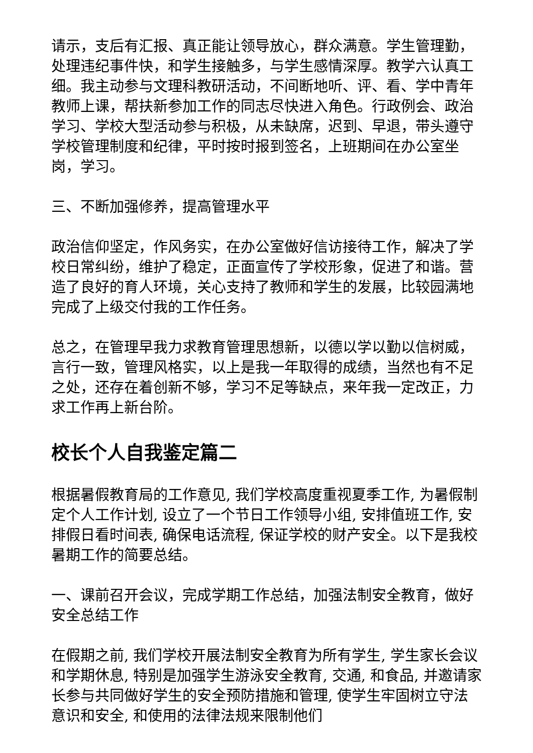请示，支后有汇报、真正能让领导放心，群众满意。学生管理勤，处理违纪事件快，和学生接触多，与学生感情深厚。教学六认真工细。我主动参与文理科教研活动，不间断地听、评、看、学中青年教师上课，帮扶新参加工作的同志尽快进入角色。行政例会、政治学习、学校大型活动参与积极，从未缺席，迟到、早退，带头遵守学校管理制度和纪律，平时按时报到签名，上班期间在办公室坐岗，学习。
三、不断加强修养，提高管理水平
政治信仰坚定，作风务实，在办公室做好信访接待工作，解决了学校日常纠纷，维护了稳定，正面宣传了学校形象，促进了和谐。营造了良好的育人环境，关心支持了教师和学生的发展，比较园满地完成了上级交付我的工作任务。
总之，在管理早我力求教育管理思想新，以德以学以勤以信树威，言行一致，管理风格实，以上是我一年取得的成绩，当然也有不足之处，还存在着创新不够，学习不足等缺点，来年我一定改正，力求工作再上新台阶。
校长个人自我鉴定篇二
根据暑假教育局的工作意见, 我们学校高度重视夏季工作, 为暑假制定个人工作计划, 设立了一个节日工作领导小组, 安排值班工作, 安排假日看时间表, 确保电话流程, 保证学校的财产安全。以下是我校暑期工作的简要总结。
一、课前召开会议，完成学期工作总结，加强法制安全教育，做好安全总结工作
在假期之前, 我们学校开展法制安全教育为所有学生, 学生家长会议和学期休息, 特别是加强学生游泳安全教育, 交通, 和食品, 并邀请家长参与共同做好学生的安全预防措施和管理, 使学生牢固树立守法意识和安全, 和使用的法律法规来限制他们